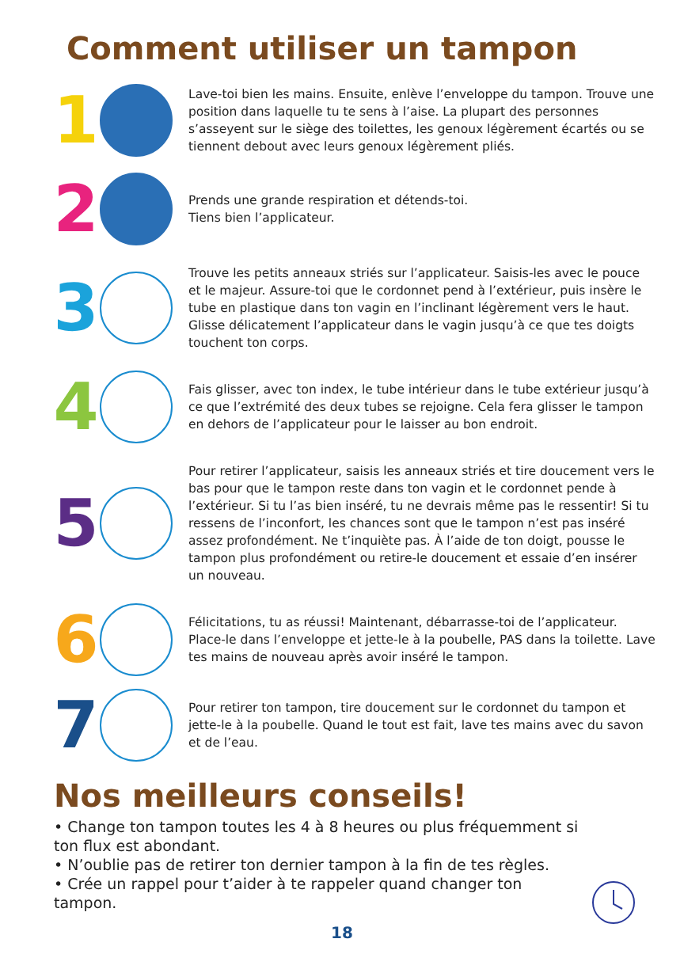Comment utiliser un tampon
1
Lave-toi bien les mains. Ensuite, enlève l’enveloppe du tampon. Trouve une position dans laquelle tu te sens à l’aise. La plupart des personnes s’asseyent sur le siège des toilettes, les genoux légèrement écartés ou se tiennent debout avec leurs genoux légèrement pliés.
2
Prends une grande respiration et détends-toi.
Tiens bien l’applicateur.
3
Trouve les petits anneaux striés sur l’applicateur. Saisis-les avec le pouce et le majeur. Assure-toi que le cordonnet pend à l’extérieur, puis insère le tube en plastique dans ton vagin en l’inclinant légèrement vers le haut. Glisse délicatement l’applicateur dans le vagin jusqu’à ce que tes doigts touchent ton corps.
4
Fais glisser, avec ton index, le tube intérieur dans le tube extérieur jusqu’à ce que l’extrémité des deux tubes se rejoigne. Cela fera glisser le tampon en dehors de l’applicateur pour le laisser au bon endroit.
5
Pour retirer l’applicateur, saisis les anneaux striés et tire doucement vers le bas pour que le tampon reste dans ton vagin et le cordonnet pende à l’extérieur. Si tu l’as bien inséré, tu ne devrais même pas le ressentir! Si tu ressens de l’inconfort, les chances sont que le tampon n’est pas inséré assez profondément. Ne t’inquiète pas. À l’aide de ton doigt, pousse le tampon plus profondément ou retire-le doucement et essaie d’en insérer un nouveau.
6
Félicitations, tu as réussi! Maintenant, débarrasse-toi de l’applicateur. Place-le dans l’enveloppe et jette-le à la poubelle, PAS dans la toilette. Lave tes mains de nouveau après avoir inséré le tampon.
7
Pour retirer ton tampon, tire doucement sur le cordonnet du tampon et jette-le à la poubelle. Quand le tout est fait, lave tes mains avec du savon et de l’eau.
Nos meilleurs conseils!
• Change ton tampon toutes les 4 à 8 heures ou plus fréquemment si ton flux est abondant.
• N’oublie pas de retirer ton dernier tampon à la fin de tes règles.
• Crée un rappel pour t’aider à te rappeler quand changer ton tampon.
18